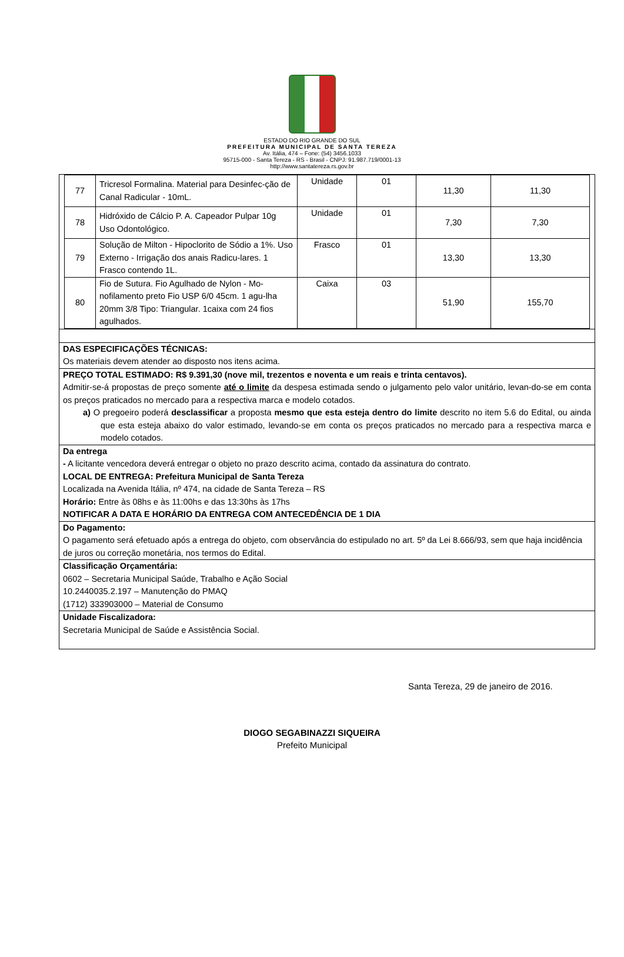ESTADO DO RIO GRANDE DO SUL
PREFEITURA MUNICIPAL DE SANTA TEREZA
Av. Itália, 474 – Fone: (54) 3456.1033
95715-000 - Santa Tereza - RS - Brasil - CNPJ: 91.987.719/0001-13
http://www.santatereza.rs.gov.br
| 77 | Tricresol Formalina. Material para Desinfec-ção de Canal Radicular - 10mL. | Unidade | 01 | 11,30 | 11,30 |
| 78 | Hidróxido de Cálcio P. A. Capeador Pulpar 10g Uso Odontológico. | Unidade | 01 | 7,30 | 7,30 |
| 79 | Solução de Milton - Hipoclorito de Sódio a 1%. Uso Externo - Irrigação dos anais Radicu-lares. 1 Frasco contendo 1L. | Frasco | 01 | 13,30 | 13,30 |
| 80 | Fio de Sutura. Fio Agulhado de Nylon - Mo-nofilamento preto Fio USP 6/0 45cm. 1 agu-lha 20mm 3/8 Tipo: Triangular. 1caixa com 24 fios agulhados. | Caixa | 03 | 51,90 | 155,70 |
DAS ESPECIFICAÇÕES TÉCNICAS:
Os materiais devem atender ao disposto nos itens acima.
PREÇO TOTAL ESTIMADO: R$ 9.391,30 (nove mil, trezentos e noventa e um reais e trinta centavos).
Admitir-se-á propostas de preço somente até o limite da despesa estimada sendo o julgamento pelo valor unitário, levan-do-se em conta os preços praticados no mercado para a respectiva marca e modelo cotados.
a) O pregoeiro poderá desclassificar a proposta mesmo que esta esteja dentro do limite descrito no item 5.6 do Edital, ou ainda que esta esteja abaixo do valor estimado, levando-se em conta os preços praticados no mercado para a respectiva marca e modelo cotados.
Da entrega
- A licitante vencedora deverá entregar o objeto no prazo descrito acima, contado da assinatura do contrato.
LOCAL DE ENTREGA: Prefeitura Municipal de Santa Tereza
Localizada na Avenida Itália, nº 474, na cidade de Santa Tereza – RS
Horário: Entre às 08hs e às 11:00hs e das 13:30hs às 17hs
NOTIFICAR A DATA E HORÁRIO DA ENTREGA COM ANTECEDÊNCIA DE 1 DIA
Do Pagamento:
O pagamento será efetuado após a entrega do objeto, com observância do estipulado no art. 5º da Lei 8.666/93, sem que haja incidência de juros ou correção monetária, nos termos do Edital.
Classificação Orçamentária:
0602 – Secretaria Municipal Saúde, Trabalho e Ação Social
10.2440035.2.197 – Manutenção do PMAQ
(1712) 333903000 – Material de Consumo
Unidade Fiscalizadora:
Secretaria Municipal de Saúde e Assistência Social.
Santa Tereza, 29 de janeiro de 2016.
DIOGO SEGABINAZZI SIQUEIRA
Prefeito Municipal